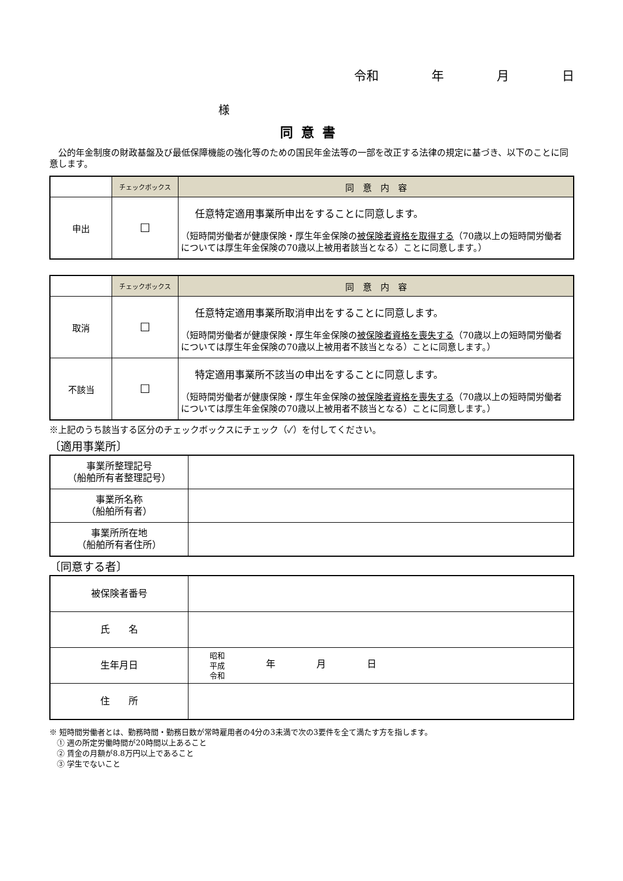令和 年 月 日
様
同意書
公的年金制度の財政基盤及び最低保障機能の強化等のための国民年金法等の一部を改正する法律の規定に基づき、以下のことに同意します。
| | チェックボックス | 同 意 内 容 |
| --- | --- | --- |
| 申出 | ☐ | 任意特定適用事業所申出をすることに同意します。 （短時間労働者が健康保険・厚生年金保険の 被保険者資格を取得する （70歳以上の短時間労働者については厚生年金保険の70歳以上被用者該当となる）ことに同意します。） |
| | チェックボックス | 同 意 内 容 |
| --- | --- | --- |
| 取消 | ☐ | 任意特定適用事業所取消申出をすることに同意します。 （短時間労働者が健康保険・厚生年金保険の 被保険者資格を喪失する （70歳以上の短時間労働者については厚生年金保険の70歳以上被用者不該当となる）ことに同意します。） |
| 不該当 | ☐ | 特定適用事業所不該当の申出をすることに同意します。 （短時間労働者が健康保険・厚生年金保険の 被保険者資格を喪失する （70歳以上の短時間労働者については厚生年金保険の70歳以上被用者不該当となる）ことに同意します。） |
※上記のうち該当する区分のチェックボックスにチェック（✓）を付してください。
〔適用事業所〕
| 事業所整理記号 （船舶所有者整理記号） | |
| 事業所名称 （船舶所有者） | |
| 事業所所在地 （船舶所有者住所） | |
〔同意する者〕
| 被保険者番号 | |
| 氏 名 | |
| 生年月日 | 昭和 平成 令和 年 月 日 |
| 住 所 | |
※ 短時間労働者とは、勤務時間・勤務日数が常時雇用者の4分の3未満で次の3要件を全て満たす方を指します。
　① 週の所定労働時間が20時間以上あること
　② 賃金の月額が8.8万円以上であること
　③ 学生でないこと